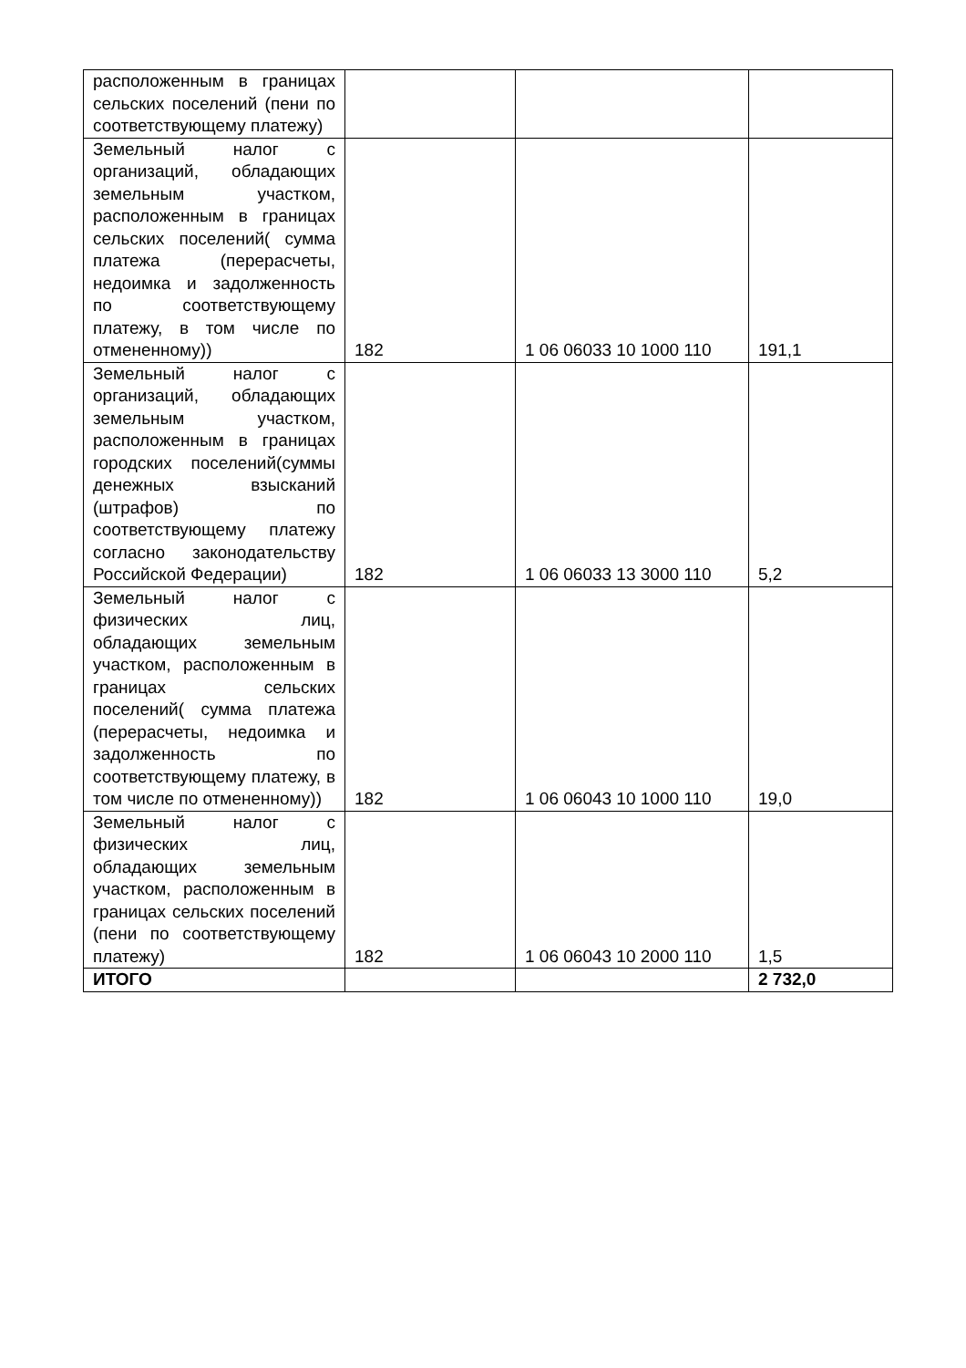| расположенным в границах сельских поселений (пени по соответствующему платежу) | | | |
| Земельный налог с организаций, обладающих земельным участком, расположенным в границах сельских поселений( сумма платежа (перерасчеты, недоимка и задолженность по соответствующему платежу, в том числе по отмененному)) | 182 | 1 06 06033 10 1000 110 | 191,1 |
| Земельный налог с организаций, обладающих земельным участком, расположенным в границах городских поселений(суммы денежных взысканий (штрафов) по соответствующему платежу согласно законодательству Российской Федерации) | 182 | 1 06 06033 13 3000 110 | 5,2 |
| Земельный налог с физических лиц, обладающих земельным участком, расположенным в границах сельских поселений( сумма платежа (перерасчеты, недоимка и задолженность по соответствующему платежу, в том числе по отмененному)) | 182 | 1 06 06043 10 1000 110 | 19,0 |
| Земельный налог с физических лиц, обладающих земельным участком, расположенным в границах сельских поселений (пени по соответствующему платежу) | 182 | 1 06 06043 10 2000 110 | 1,5 |
| ИТОГО | | | 2 732,0 |